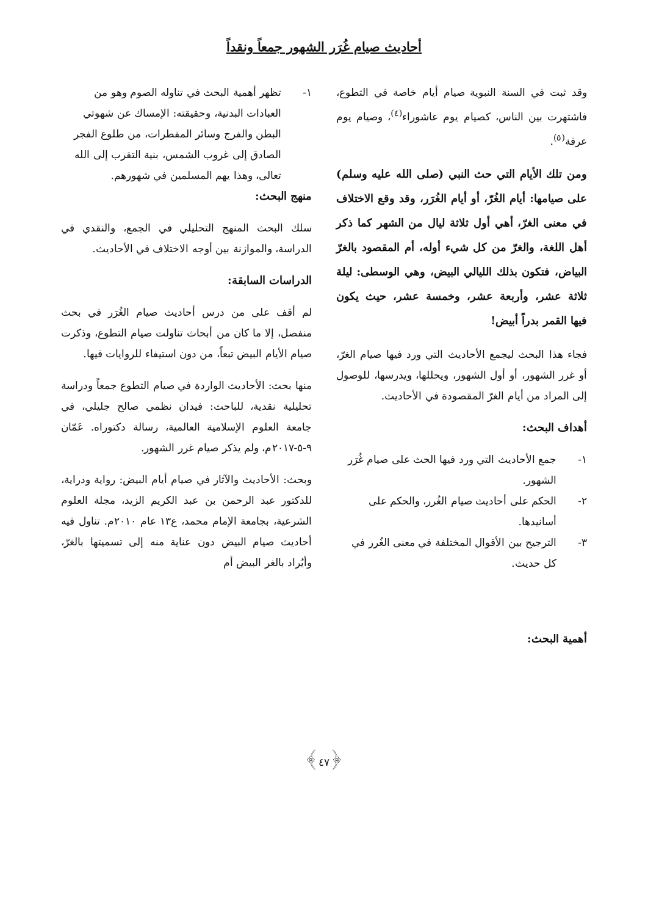أحاديث صيام غُرَر الشهور جمعاً ونقداً
وقد ثبت في السنة النبوية صيام أيام خاصة في التطوع، فاشتهرت بين الناس، كصيام يوم عاشوراء<sup>(٤)</sup>، وصيام يوم عرفة<sup>(٥)</sup>.
ومن تلك الأيام التي حث النبي (صلى الله عليه وسلم) على صيامها: أيام الغُرّ، أو أيام الغُرَر، وقد وقع الاختلاف في معنى الغرّ، أهي أول ثلاثة ليال من الشهر كما ذكر أهل اللغة، والغرّ من كل شيء أوله، أم المقصود بالغرّ البياض، فتكون بذلك الليالي البيض، وهي الوسطى: ليلة ثلاثة عشر، وأربعة عشر، وخمسة عشر، حيث يكون فيها القمر بدراً أبيض!
فجاء هذا البحث ليجمع الأحاديث التي ورد فيها صيام الغرّ، أو غرر الشهور، أو أول الشهور، ويحللها، ويدرسها، للوصول إلى المراد من أيام الغرّ المقصودة في الأحاديث.
أهداف البحث:
١- جمع الأحاديث التي ورد فيها الحث على صيام غُرَر الشهور.
٢- الحكم على أحاديث صيام الغُرر، والحكم على أسانيدها.
٣- الترجيح بين الأقوال المختلفة في معنى الغُرر في كل حديث.
أهمية البحث:
١- تظهر أهمية البحث في تناوله الصوم وهو من العبادات البدنية، وحقيقته: الإمساك عن شهوتي البطن والفرج وسائر المفطرات، من طلوع الفجر الصادق إلى غروب الشمس، بنية التقرب إلى الله تعالى، وهذا يهم المسلمين في شهورهم.
منهج البحث:
سلك البحث المنهج التحليلي في الجمع، والنقدي في الدراسة، والموازنة بين أوجه الاختلاف في الأحاديث.
الدراسات السابقة:
لم أقف على من درس أحاديث صيام الغُرَر في بحث منفصل، إلا ما كان من أبحاث تناولت صيام التطوع، وذكرت صيام الأيام البيض تبعاً، من دون استيفاء للروايات فيها.
منها بحث: الأحاديث الواردة في صيام التطوع جمعاً ودراسة تحليلية نقدية، للباحث: فيدان نظمي صالح جليلي، في جامعة العلوم الإسلامية العالمية، رسالة دكتوراه. عَمّان ٩-٥-٢٠١٧م، ولم يذكر صيام غرر الشهور.
وبحث: الأحاديث والآثار في صيام أيام البيض: رواية ودراية، للدكتور عبد الرحمن بن عبد الكريم الزيد، مجلة العلوم الشرعية، بجامعة الإمام محمد، ع١٣ عام ٢٠١٠م. تناول فيه أحاديث صيام البيض دون عناية منه إلى تسميتها بالغرّ، وأيُراد بالغر البيض أم
﴿٤٧﴾